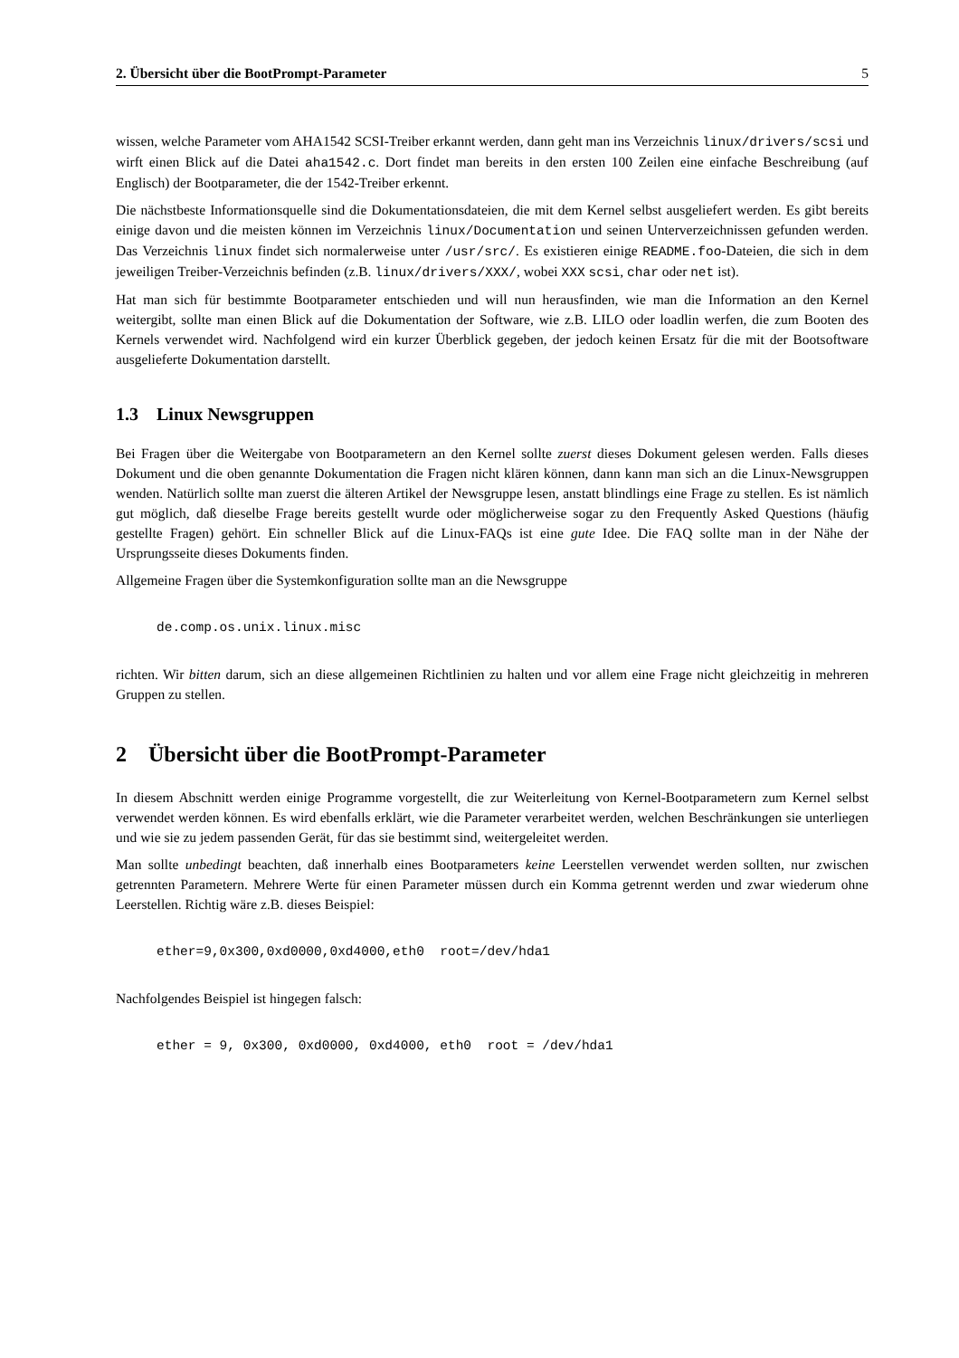2. Übersicht über die BootPrompt-Parameter 5
wissen, welche Parameter vom AHA1542 SCSI-Treiber erkannt werden, dann geht man ins Verzeichnis linux/drivers/scsi und wirft einen Blick auf die Datei aha1542.c. Dort findet man bereits in den ersten 100 Zeilen eine einfache Beschreibung (auf Englisch) der Bootparameter, die der 1542-Treiber erkennt.
Die nächstbeste Informationsquelle sind die Dokumentationsdateien, die mit dem Kernel selbst ausgeliefert werden. Es gibt bereits einige davon und die meisten können im Verzeichnis linux/Documentation und seinen Unterverzeichnissen gefunden werden. Das Verzeichnis linux findet sich normalerweise unter /usr/src/. Es existieren einige README.foo-Dateien, die sich in dem jeweiligen Treiber-Verzeichnis befinden (z.B. linux/drivers/XXX/, wobei XXX scsi, char oder net ist).
Hat man sich für bestimmte Bootparameter entschieden und will nun herausfinden, wie man die Information an den Kernel weitergibt, sollte man einen Blick auf die Dokumentation der Software, wie z.B. LILO oder loadlin werfen, die zum Booten des Kernels verwendet wird. Nachfolgend wird ein kurzer Überblick gegeben, der jedoch keinen Ersatz für die mit der Bootsoftware ausgelieferte Dokumentation darstellt.
1.3 Linux Newsgruppen
Bei Fragen über die Weitergabe von Bootparametern an den Kernel sollte zuerst dieses Dokument gelesen werden. Falls dieses Dokument und die oben genannte Dokumentation die Fragen nicht klären können, dann kann man sich an die Linux-Newsgruppen wenden. Natürlich sollte man zuerst die älteren Artikel der Newsgruppe lesen, anstatt blindlings eine Frage zu stellen. Es ist nämlich gut möglich, daß dieselbe Frage bereits gestellt wurde oder möglicherweise sogar zu den Frequently Asked Questions (häufig gestellte Fragen) gehört. Ein schneller Blick auf die Linux-FAQs ist eine gute Idee. Die FAQ sollte man in der Nähe der Ursprungsseite dieses Dokuments finden.
Allgemeine Fragen über die Systemkonfiguration sollte man an die Newsgruppe
de.comp.os.unix.linux.misc
richten. Wir bitten darum, sich an diese allgemeinen Richtlinien zu halten und vor allem eine Frage nicht gleichzeitig in mehreren Gruppen zu stellen.
2 Übersicht über die BootPrompt-Parameter
In diesem Abschnitt werden einige Programme vorgestellt, die zur Weiterleitung von Kernel-Bootparametern zum Kernel selbst verwendet werden können. Es wird ebenfalls erklärt, wie die Parameter verarbeitet werden, welchen Beschränkungen sie unterliegen und wie sie zu jedem passenden Gerät, für das sie bestimmt sind, weitergeleitet werden.
Man sollte unbedingt beachten, daß innerhalb eines Bootparameters keine Leerstellen verwendet werden sollten, nur zwischen getrennten Parametern. Mehrere Werte für einen Parameter müssen durch ein Komma getrennt werden und zwar wiederum ohne Leerstellen. Richtig wäre z.B. dieses Beispiel:
ether=9,0x300,0xd0000,0xd4000,eth0  root=/dev/hda1
Nachfolgendes Beispiel ist hingegen falsch:
ether = 9, 0x300, 0xd0000, 0xd4000, eth0  root = /dev/hda1